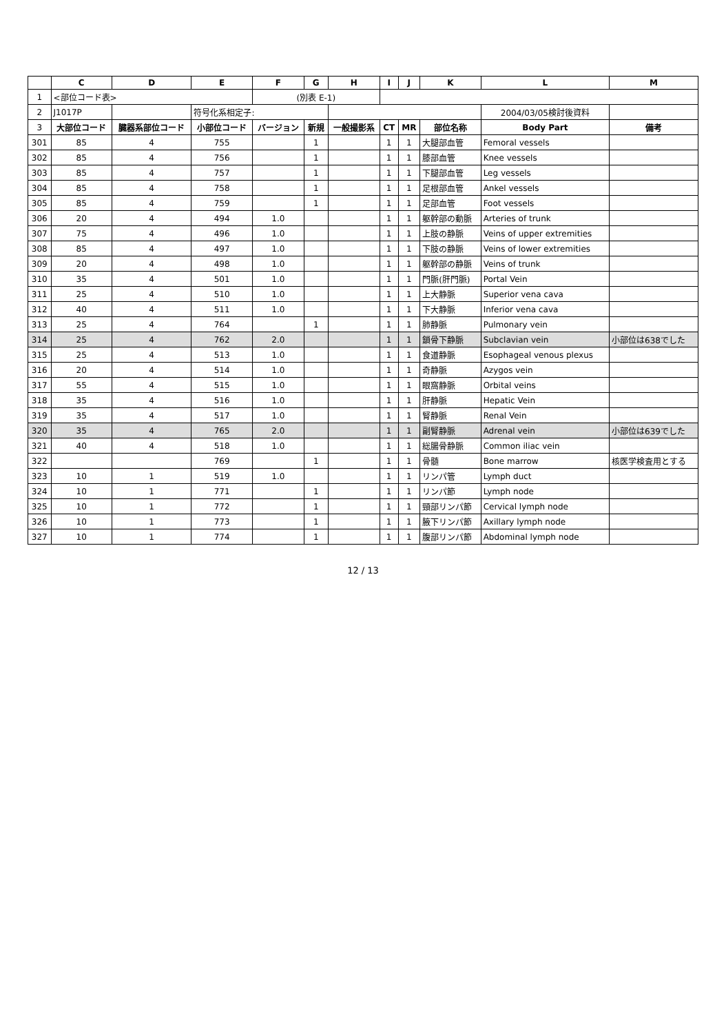| | C | D | E | F | G | H | I | J | K | L | M |
| --- | --- | --- | --- | --- | --- | --- | --- | --- | --- | --- | --- |
| 1 | <部位コード表> | | | (別表 E-1) | | | | | | | |
| 2 | J1017P | | 符号化系相定子: | | | | | | | 2004/03/05検討後資料 | |
| 3 | 大部位コード | 臓器系部位コード | 小部位コード | バージョン | 新規 | 一般撮影系 | CT | MR | 部位名称 | Body Part | 備考 |
| 301 | 85 | 4 | 755 | | 1 | | 1 | 1 | 大腿部血管 | Femoral vessels | |
| 302 | 85 | 4 | 756 | | 1 | | 1 | 1 | 膝部血管 | Knee vessels | |
| 303 | 85 | 4 | 757 | | 1 | | 1 | 1 | 下腿部血管 | Leg vessels | |
| 304 | 85 | 4 | 758 | | 1 | | 1 | 1 | 足根部血管 | Ankel vessels | |
| 305 | 85 | 4 | 759 | | 1 | | 1 | 1 | 足部血管 | Foot vessels | |
| 306 | 20 | 4 | 494 | 1.0 | | | 1 | 1 | 躯幹部の動脈 | Arteries of trunk | |
| 307 | 75 | 4 | 496 | 1.0 | | | 1 | 1 | 上肢の静脈 | Veins of upper extremities | |
| 308 | 85 | 4 | 497 | 1.0 | | | 1 | 1 | 下肢の静脈 | Veins of lower extremities | |
| 309 | 20 | 4 | 498 | 1.0 | | | 1 | 1 | 躯幹部の静脈 | Veins of trunk | |
| 310 | 35 | 4 | 501 | 1.0 | | | 1 | 1 | 門脈(肝門脈) | Portal Vein | |
| 311 | 25 | 4 | 510 | 1.0 | | | 1 | 1 | 上大静脈 | Superior vena cava | |
| 312 | 40 | 4 | 511 | 1.0 | | | 1 | 1 | 下大静脈 | Inferior vena cava | |
| 313 | 25 | 4 | 764 | | 1 | | 1 | 1 | 肺静脈 | Pulmonary vein | |
| 314 | 25 | 4 | 762 | 2.0 | | | 1 | 1 | 鎖骨下静脈 | Subclavian vein | 小部位は638でした |
| 315 | 25 | 4 | 513 | 1.0 | | | 1 | 1 | 食道静脈 | Esophageal venous plexus | |
| 316 | 20 | 4 | 514 | 1.0 | | | 1 | 1 | 奇静脈 | Azygos vein | |
| 317 | 55 | 4 | 515 | 1.0 | | | 1 | 1 | 眼窩静脈 | Orbital veins | |
| 318 | 35 | 4 | 516 | 1.0 | | | 1 | 1 | 肝静脈 | Hepatic Vein | |
| 319 | 35 | 4 | 517 | 1.0 | | | 1 | 1 | 腎静脈 | Renal Vein | |
| 320 | 35 | 4 | 765 | 2.0 | | | 1 | 1 | 副腎静脈 | Adrenal vein | 小部位は639でした |
| 321 | 40 | 4 | 518 | 1.0 | | | 1 | 1 | 総腸骨静脈 | Common iliac vein | |
| 322 | | | 769 | | 1 | | 1 | 1 | 骨髄 | Bone marrow | 核医学検査用とする |
| 323 | 10 | 1 | 519 | 1.0 | | | 1 | 1 | リンパ管 | Lymph duct | |
| 324 | 10 | 1 | 771 | | 1 | | 1 | 1 | リンパ節 | Lymph node | |
| 325 | 10 | 1 | 772 | | 1 | | 1 | 1 | 頸部リンパ節 | Cervical lymph node | |
| 326 | 10 | 1 | 773 | | 1 | | 1 | 1 | 腋下リンパ節 | Axillary lymph node | |
| 327 | 10 | 1 | 774 | | 1 | | 1 | 1 | 腹部リンパ節 | Abdominal lymph node | |
12 / 13